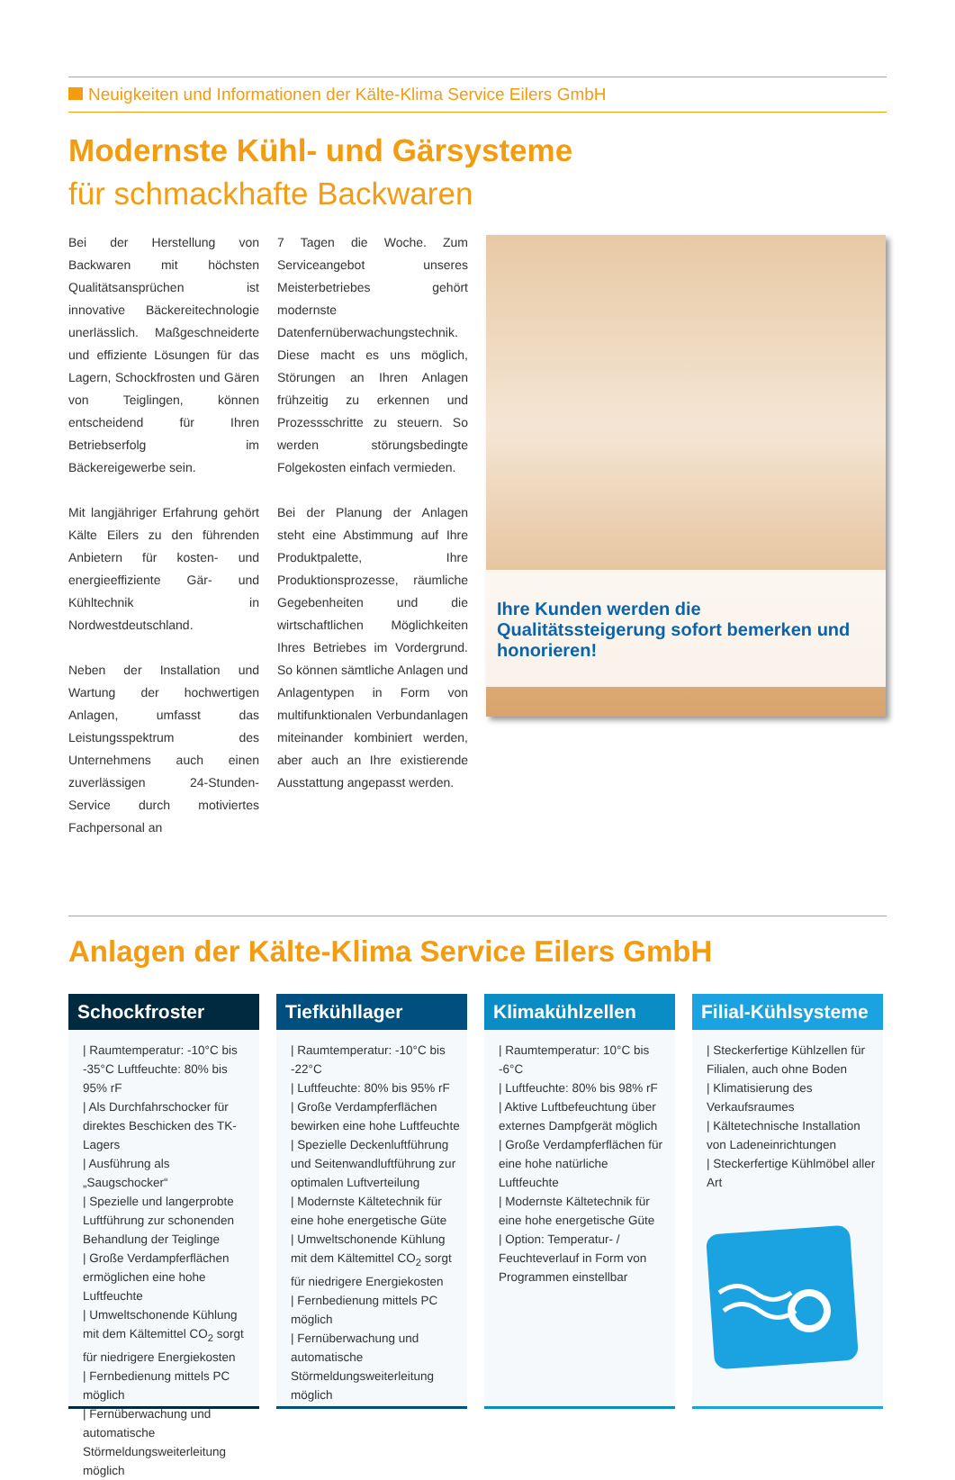Neuigkeiten und Informationen der Kälte-Klima Service Eilers GmbH
Modernste Kühl- und Gärsysteme
für schmackhafte Backwaren
Bei der Herstellung von Backwaren mit höchsten Qualitätsansprüchen ist innovative Bäckereitechnologie unerlässlich. Maßgeschneiderte und effiziente Lösungen für das Lagern, Schockfrosten und Gären von Teiglingen, können entscheidend für Ihren Betriebserfolg im Bäckereigewerbe sein.
Mit langjähriger Erfahrung gehört Kälte Eilers zu den führenden Anbietern für kosten- und energieeffiziente Gär- und Kühltechnik in Nordwestdeutschland.
Neben der Installation und Wartung der hochwertigen Anlagen, umfasst das Leistungsspektrum des Unternehmens auch einen zuverlässigen 24-Stunden-Service durch motiviertes Fachpersonal an
7 Tagen die Woche. Zum Serviceangebot unseres Meisterbetriebes gehört modernste Datenfernüberwachungstechnik. Diese macht es uns möglich, Störungen an Ihren Anlagen frühzeitig zu erkennen und Prozessschritte zu steuern. So werden störungsbedingte Folgekosten einfach vermieden.
Bei der Planung der Anlagen steht eine Abstimmung auf Ihre Produktpalette, Ihre Produktionsprozesse, räumliche Gegebenheiten und die wirtschaftlichen Möglichkeiten Ihres Betriebes im Vordergrund. So können sämtliche Anlagen und Anlagentypen in Form von multifunktionalen Verbundanlagen miteinander kombiniert werden, aber auch an Ihre existierende Ausstattung angepasst werden.
Ihre Kunden werden die Qualitätssteigerung sofort bemerken und honorieren!
Anlagen der Kälte-Klima Service Eilers GmbH
Schockfroster
| Raumtemperatur: -10°C bis -35°C Luftfeuchte: 80% bis 95% rF
| Als Durchfahrschocker für direktes Beschicken des TK-Lagers
| Ausführung als „Saugschocker“
| Spezielle und langerprobte Luftführung zur schonenden Behandlung der Teiglinge
| Große Verdampferflächen ermöglichen eine hohe Luftfeuchte
| Umweltschonende Kühlung mit dem Kältemittel CO<sub>2</sub> sorgt für niedrigere Energiekosten
| Fernbedienung mittels PC möglich
| Fernüberwachung und automatische Störmeldungsweiterleitung möglich
Tiefkühllager
| Raumtemperatur: -10°C bis -22°C
| Luftfeuchte: 80% bis 95% rF
| Große Verdampferflächen bewirken eine hohe Luftfeuchte
| Spezielle Deckenluftführung und Seitenwandluftführung zur optimalen Luftverteilung
| Modernste Kältetechnik für eine hohe energetische Güte
| Umweltschonende Kühlung mit dem Kältemittel CO<sub>2</sub> sorgt für niedrigere Energiekosten
| Fernbedienung mittels PC möglich
| Fernüberwachung und automatische Störmeldungsweiterleitung möglich
Klimakühlzellen
| Raumtemperatur: 10°C bis -6°C
| Luftfeuchte: 80% bis 98% rF
| Aktive Luftbefeuchtung über externes Dampfgerät möglich
| Große Verdampferflächen für eine hohe natürliche Luftfeuchte
| Modernste Kältetechnik für eine hohe energetische Güte
| Option: Temperatur- / Feuchteverlauf in Form von Programmen einstellbar
Filial-Kühlsysteme
| Steckerfertige Kühlzellen für Filialen, auch ohne Boden
| Klimatisierung des Verkaufsraumes
| Kältetechnische Installation von Ladeneinrichtungen
| Steckerfertige Kühlmöbel aller Art